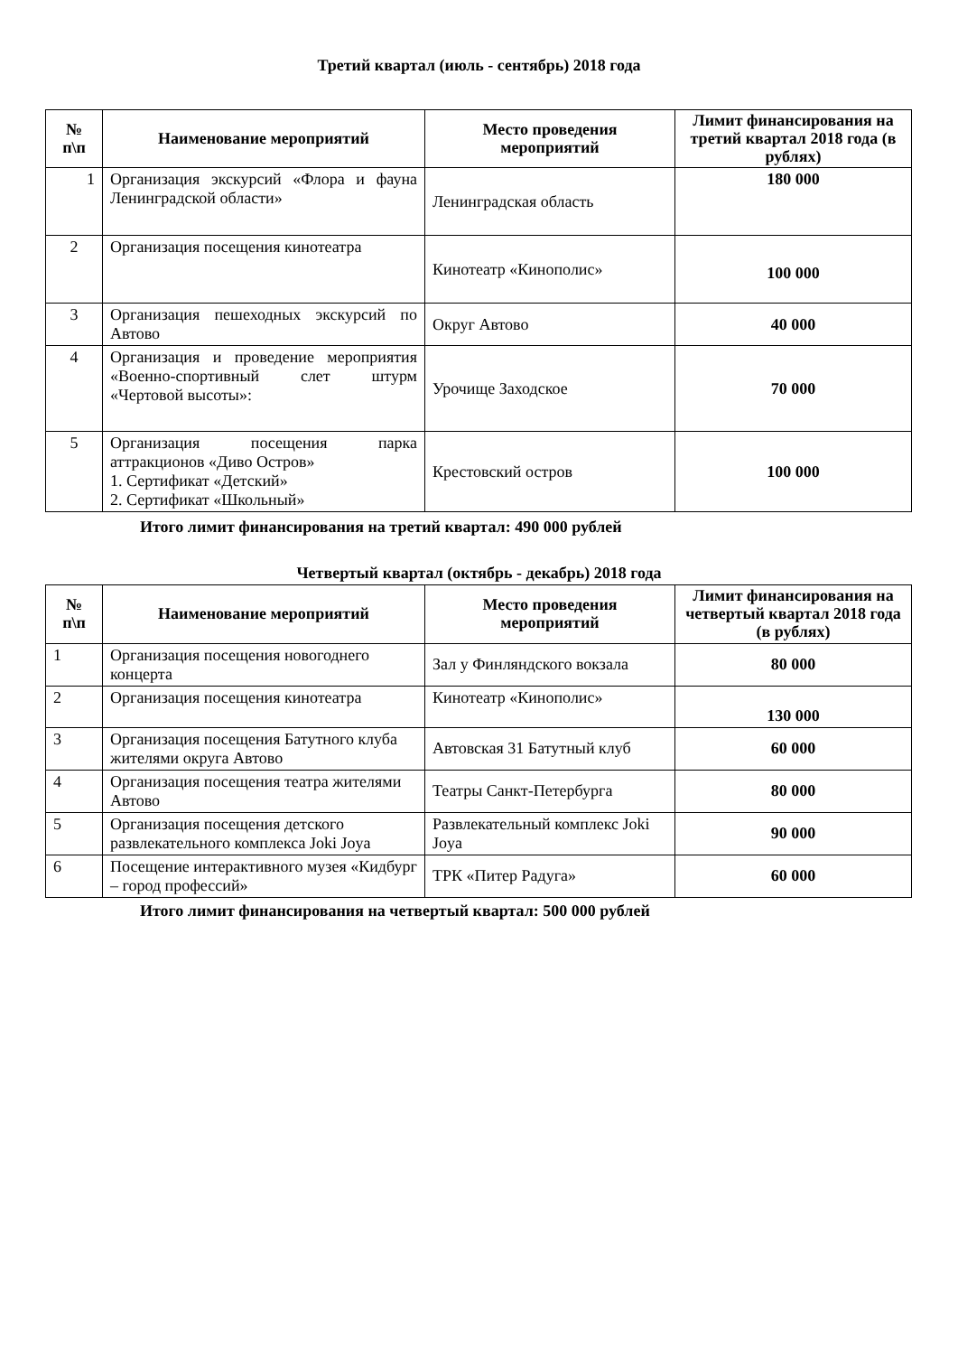Третий квартал (июль - сентябрь) 2018 года
| № п\п | Наименование мероприятий | Место проведения мероприятий | Лимит финансирования на третий квартал 2018 года (в рублях) |
| --- | --- | --- | --- |
| 1 | Организация экскурсий «Флора и фауна Ленинградской области» | Ленинградская область | 180 000 |
| 2 | Организация посещения кинотеатра | Кинотеатр «Кинополис» | 100 000 |
| 3 | Организация пешеходных экскурсий по Автово | Округ Автово | 40 000 |
| 4 | Организация и проведение мероприятия «Военно-спортивный слет штурм «Чертовой высоты»: | Урочище Заходское | 70 000 |
| 5 | Организация посещения парка аттракционов «Диво Остров» 1. Сертификат «Детский» 2. Сертификат «Школьный» | Крестовский остров | 100 000 |
Итого лимит финансирования на третий квартал: 490 000 рублей
Четвертый квартал (октябрь - декабрь) 2018 года
| № п\п | Наименование мероприятий | Место проведения мероприятий | Лимит финансирования на четвертый квартал 2018 года (в рублях) |
| --- | --- | --- | --- |
| 1 | Организация посещения новогоднего концерта | Зал у Финляндского вокзала | 80 000 |
| 2 | Организация посещения кинотеатра | Кинотеатр «Кинополис» | 130 000 |
| 3 | Организация посещения Батутного клуба жителями округа Автово | Автовская 31 Батутный клуб | 60 000 |
| 4 | Организация посещения театра жителями Автово | Театры Санкт-Петербурга | 80 000 |
| 5 | Организация посещения детского развлекательного комплекса Joki Joya | Развлекательный комплекс Joki Joya | 90 000 |
| 6 | Посещение интерактивного музея «Кидбург – город профессий» | ТРК «Питер Радуга» | 60 000 |
Итого лимит финансирования на четвертый квартал: 500 000 рублей